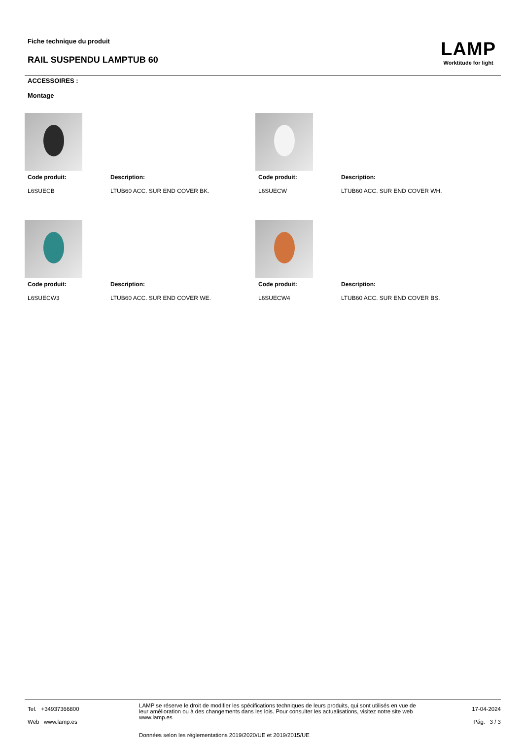Fiche technique du produit
RAIL SUSPENDU LAMPTUB 60
LAMP
Worktitude for light
ACCESSOIRES :
Montage
Code produit: Description:
L6SUECB LTUB60 ACC. SUR END COVER BK.
Code produit: Description:
L6SUECW LTUB60 ACC. SUR END COVER WH.
Code produit: Description:
L6SUECW3 LTUB60 ACC. SUR END COVER WE.
Code produit: Description:
L6SUECW4 LTUB60 ACC. SUR END COVER BS.
Tel. +34937366800
Web www.lamp.es
LAMP se réserve le droit de modifier les spécifications techniques de leurs produits, qui sont utilisés en vue de leur amélioration ou à des changements dans les lois. Pour consulter les actualisations, visitez notre site web www.lamp.es
Données selon les réglementations 2019/2020/UE et 2019/2015/UE
17-04-2024
Pág. 3 / 3